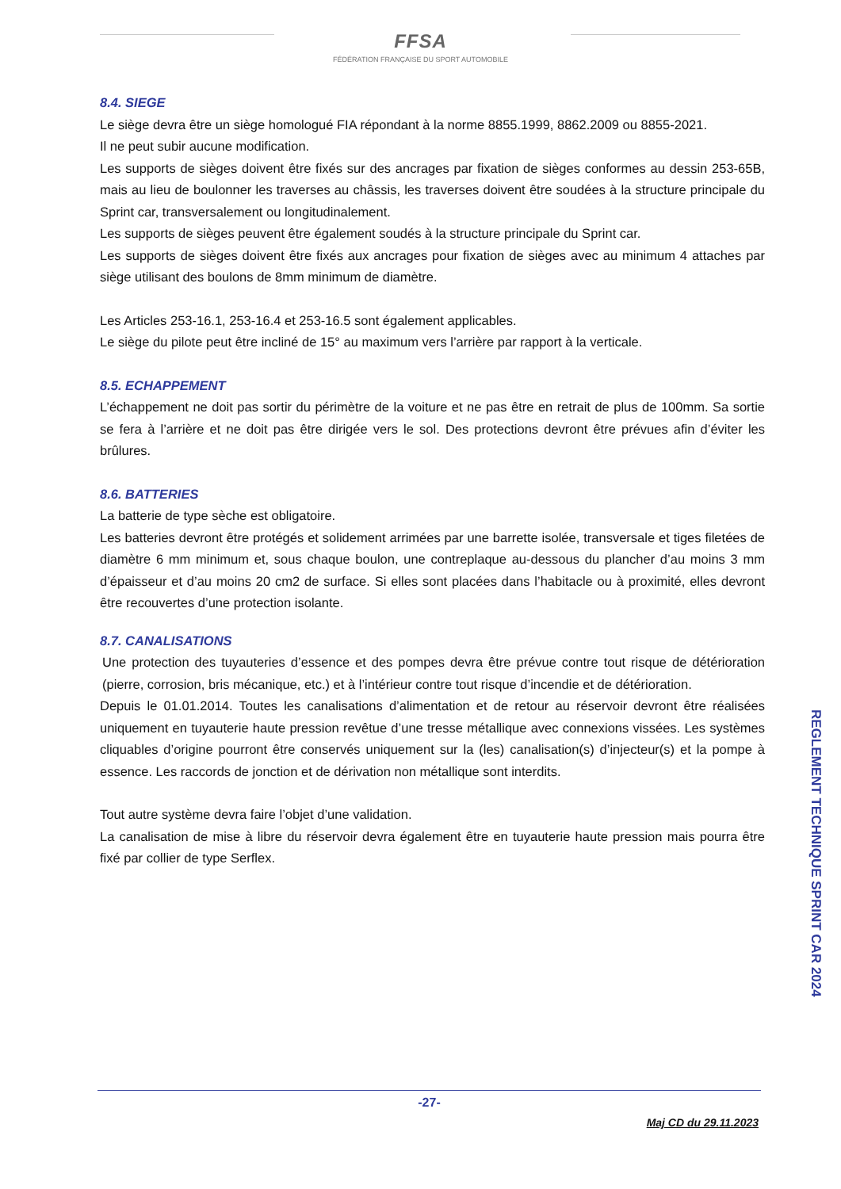FFSA
FÉDÉRATION FRANÇAISE DU SPORT AUTOMOBILE
8.4. SIEGE
Le siège devra être un siège homologué FIA répondant à la norme 8855.1999, 8862.2009 ou 8855-2021.
Il ne peut subir aucune modification.
Les supports de sièges doivent être fixés sur des ancrages par fixation de sièges conformes au dessin 253-65B, mais au lieu de boulonner les traverses au châssis, les traverses doivent être soudées à la structure principale du Sprint car, transversalement ou longitudinalement.
Les supports de sièges peuvent être également soudés à la structure principale du Sprint car.
Les supports de sièges doivent être fixés aux ancrages pour fixation de sièges avec au minimum 4 attaches par siège utilisant des boulons de 8mm minimum de diamètre.
Les Articles 253-16.1, 253-16.4 et 253-16.5 sont également applicables.
Le siège du pilote peut être incliné de 15° au maximum vers l’arrière par rapport à la verticale.
8.5. ECHAPPEMENT
L’échappement ne doit pas sortir du périmètre de la voiture et ne pas être en retrait de plus de 100mm. Sa sortie se fera à l’arrière et ne doit pas être dirigée vers le sol. Des protections devront être prévues afin d’éviter les brûlures.
8.6. BATTERIES
La batterie de type sèche est obligatoire.
Les batteries devront être protégés et solidement arrimées par une barrette isolée, transversale et tiges filetées de diamètre 6 mm minimum et, sous chaque boulon, une contreplaque au-dessous du plancher d’au moins 3 mm d’épaisseur et d’au moins 20 cm2 de surface. Si elles sont placées dans l’habitacle ou à proximité, elles devront être recouvertes d’une protection isolante.
8.7. CANALISATIONS
Une protection des tuyauteries d’essence et des pompes devra être prévue contre tout risque de détérioration (pierre, corrosion, bris mécanique, etc.) et à l’intérieur contre tout risque d’incendie et de détérioration.
Depuis le 01.01.2014. Toutes les canalisations d’alimentation et de retour au réservoir devront être réalisées uniquement en tuyauterie haute pression revêtue d’une tresse métallique avec connexions vissées. Les systèmes cliquables d’origine pourront être conservés uniquement sur la (les) canalisation(s) d’injecteur(s) et la pompe à essence. Les raccords de jonction et de dérivation non métallique sont interdits.
Tout autre système devra faire l’objet d’une validation.
La canalisation de mise à libre du réservoir devra également être en tuyauterie haute pression mais pourra être fixé par collier de type Serflex.
REGLEMENT TECHNIQUE SPRINT CAR 2024
-27-
Maj CD du 29.11.2023